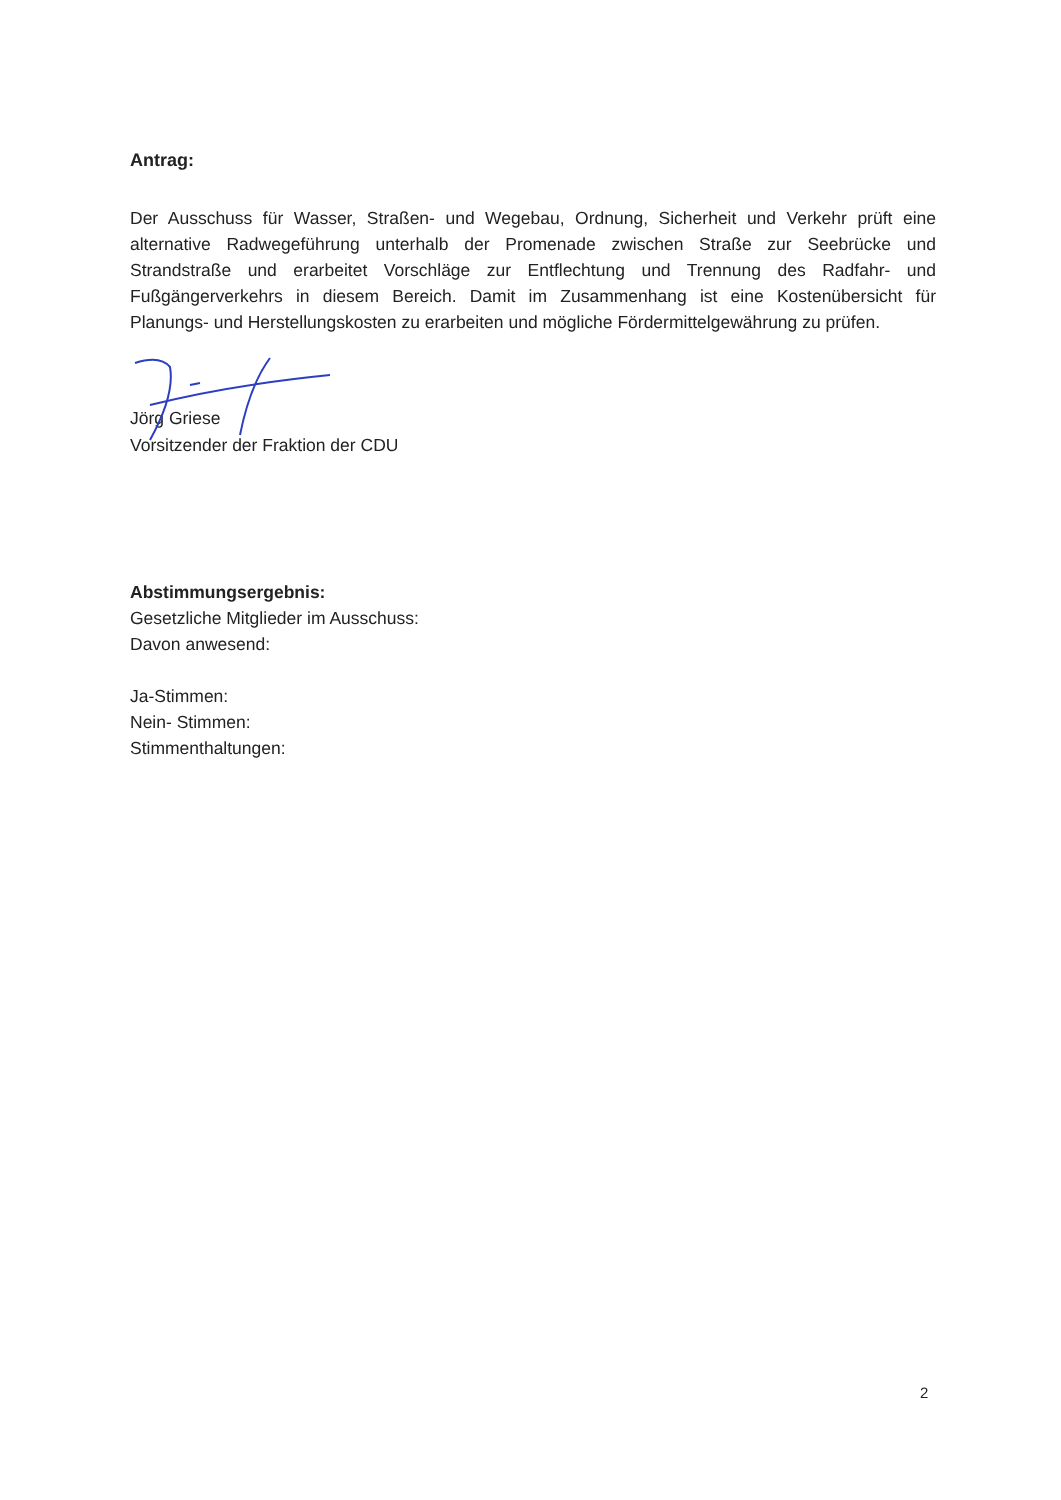Antrag:
Der Ausschuss für Wasser, Straßen- und Wegebau, Ordnung, Sicherheit und Verkehr prüft eine alternative Radwegeführung unterhalb der Promenade zwischen Straße zur Seebrücke und Strandstraße und erarbeitet Vorschläge zur Entflechtung und Trennung des Radfahr- und Fußgängerverkehrs in diesem Bereich. Damit im Zusammenhang ist eine Kostenübersicht für Planungs- und Herstellungskosten zu erarbeiten und mögliche Fördermittelgewährung zu prüfen.
Jörg Griese
Vorsitzender der Fraktion der CDU
Abstimmungsergebnis:
Gesetzliche Mitglieder im Ausschuss:
Davon anwesend:
Ja-Stimmen:
Nein- Stimmen:
Stimmenthaltungen:
2